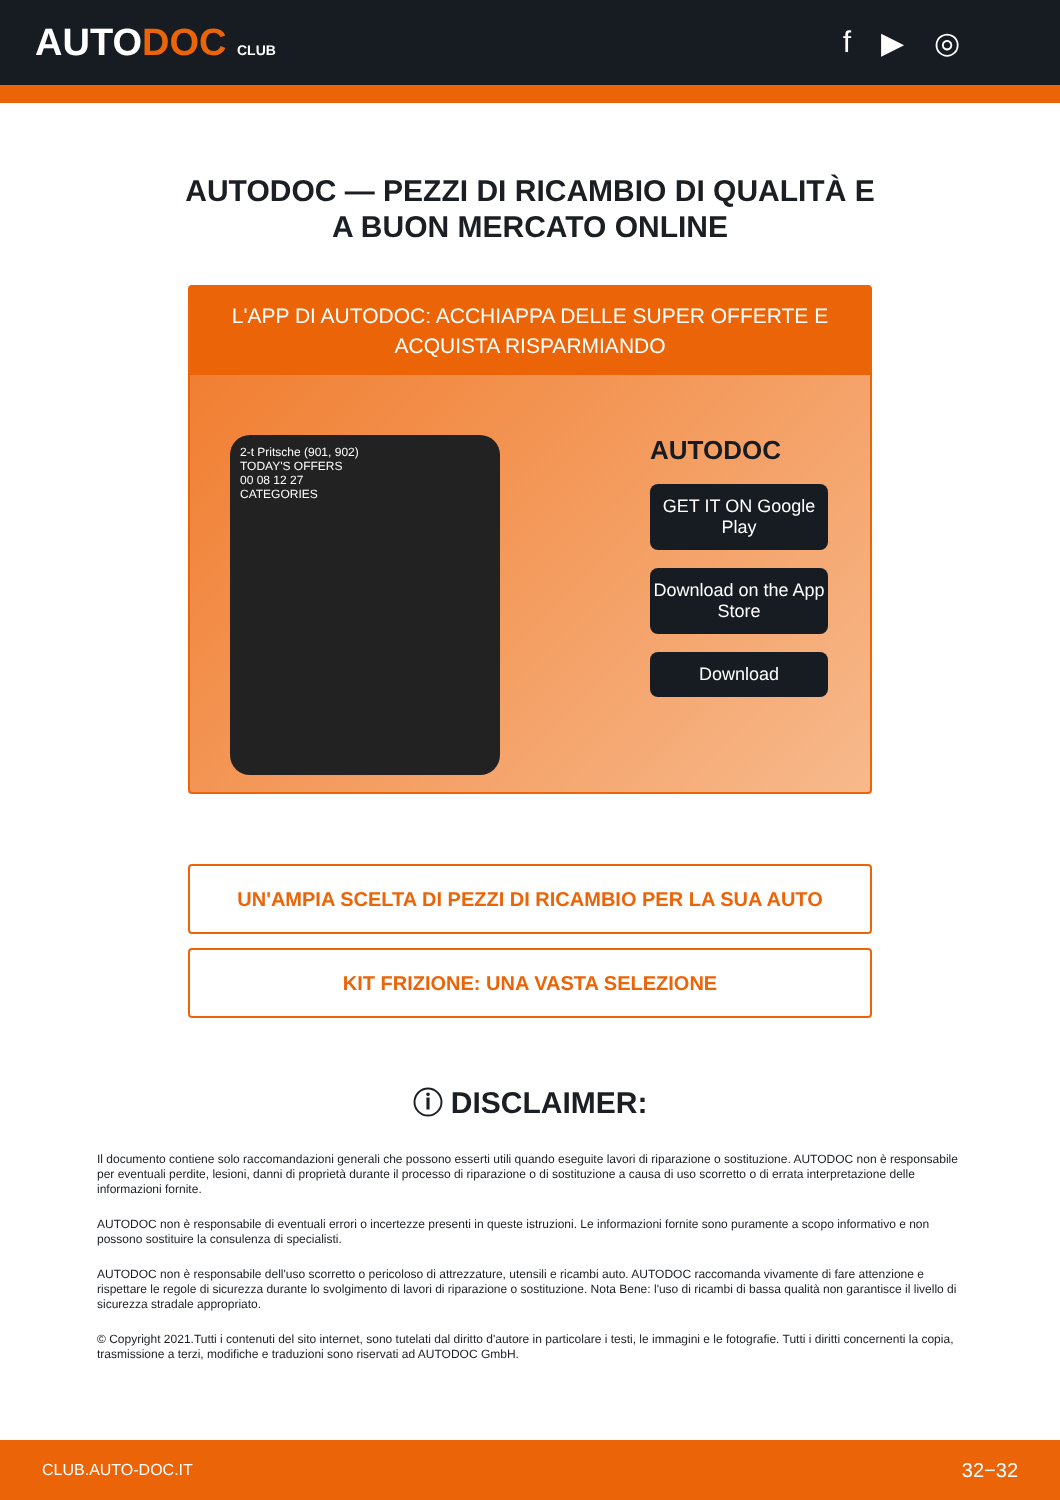AUTODOC CLUB
f ▶ ◎
AUTODOC — PEZZI DI RICAMBIO DI QUALITÀ E A BUON MERCATO ONLINE
L'APP DI AUTODOC: ACCHIAPPA DELLE SUPER OFFERTE E ACQUISTA RISPARMIANDO
2-t Pritsche (901, 902)
TODAY'S OFFERS
00 08 12 27
CATEGORIES
AUTODOC
GET IT ON Google Play
Download on the App Store
Download
UN'AMPIA SCELTA DI PEZZI DI RICAMBIO PER LA SUA AUTO
KIT FRIZIONE: UNA VASTA SELEZIONE
ⓘ DISCLAIMER:
Il documento contiene solo raccomandazioni generali che possono esserti utili quando eseguite lavori di riparazione o sostituzione. AUTODOC non è responsabile per eventuali perdite, lesioni, danni di proprietà durante il processo di riparazione o di sostituzione a causa di uso scorretto o di errata interpretazione delle informazioni fornite.
AUTODOC non è responsabile di eventuali errori o incertezze presenti in queste istruzioni. Le informazioni fornite sono puramente a scopo informativo e non possono sostituire la consulenza di specialisti.
AUTODOC non è responsabile dell'uso scorretto o pericoloso di attrezzature, utensili e ricambi auto. AUTODOC raccomanda vivamente di fare attenzione e rispettare le regole di sicurezza durante lo svolgimento di lavori di riparazione o sostituzione. Nota Bene: l'uso di ricambi di bassa qualità non garantisce il livello di sicurezza stradale appropriato.
© Copyright 2021.Tutti i contenuti del sito internet, sono tutelati dal diritto d'autore in particolare i testi, le immagini e le fotografie. Tutti i diritti concernenti la copia, trasmissione a terzi, modifiche e traduzioni sono riservati ad AUTODOC GmbH.
CLUB.AUTO-DOC.IT 32−32